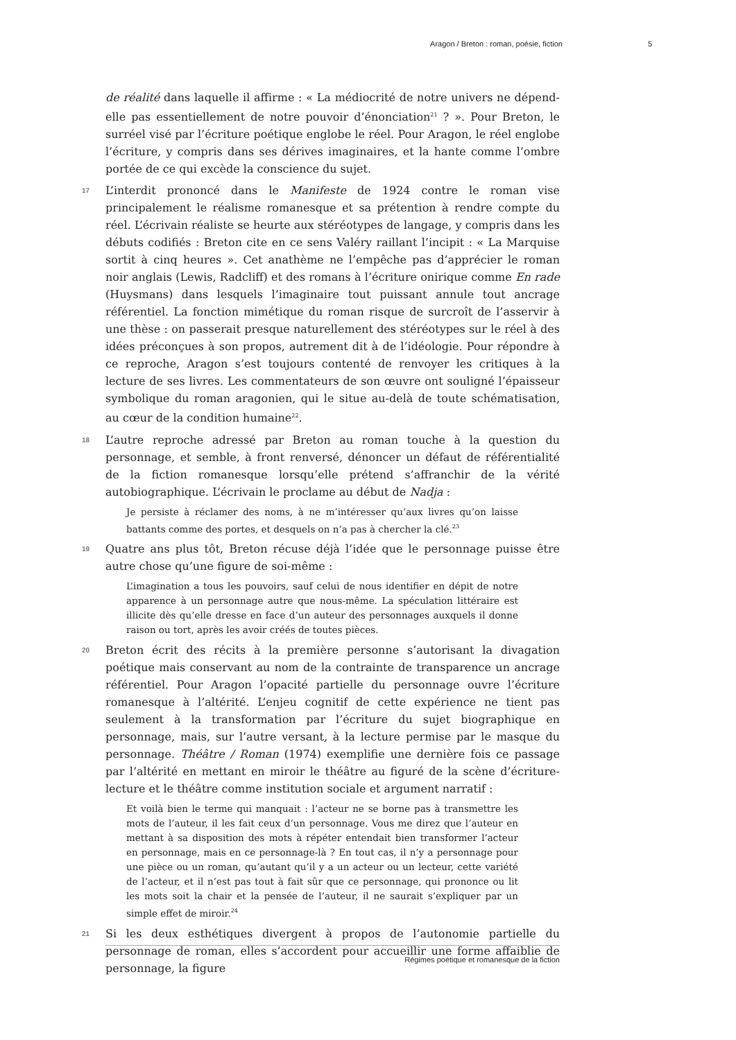Aragon / Breton : roman, poésie, fiction 5
de réalité dans laquelle il affirme : « La médiocrité de notre univers ne dépend-elle pas essentiellement de notre pouvoir d’énonciation<sup>21</sup> ? ». Pour Breton, le surréel visé par l’écriture poétique englobe le réel. Pour Aragon, le réel englobe l’écriture, y compris dans ses dérives imaginaires, et la hante comme l’ombre portée de ce qui excède la conscience du sujet.
17 L’interdit prononcé dans le Manifeste de 1924 contre le roman vise principalement le réalisme romanesque et sa prétention à rendre compte du réel. L’écrivain réaliste se heurte aux stéréotypes de langage, y compris dans les débuts codifiés : Breton cite en ce sens Valéry raillant l’incipit : « La Marquise sortit à cinq heures ». Cet anathème ne l’empêche pas d’apprécier le roman noir anglais (Lewis, Radcliff) et des romans à l’écriture onirique comme En rade (Huysmans) dans lesquels l’imaginaire tout puissant annule tout ancrage référentiel. La fonction mimétique du roman risque de surcroît de l’asservir à une thèse : on passerait presque naturellement des stéréotypes sur le réel à des idées préconçues à son propos, autrement dit à de l’idéologie. Pour répondre à ce reproche, Aragon s’est toujours contenté de renvoyer les critiques à la lecture de ses livres. Les commentateurs de son œuvre ont souligné l’épaisseur symbolique du roman aragonien, qui le situe au-delà de toute schématisation, au cœur de la condition humaine<sup>22</sup>.
18 L’autre reproche adressé par Breton au roman touche à la question du personnage, et semble, à front renversé, dénoncer un défaut de référentialité de la fiction romanesque lorsqu’elle prétend s’affranchir de la vérité autobiographique. L’écrivain le proclame au début de Nadja :
Je persiste à réclamer des noms, à ne m’intéresser qu’aux livres qu’on laisse battants comme des portes, et desquels on n’a pas à chercher la clé.<sup>23</sup>
19 Quatre ans plus tôt, Breton récuse déjà l’idée que le personnage puisse être autre chose qu’une figure de soi-même :
L’imagination a tous les pouvoirs, sauf celui de nous identifier en dépit de notre apparence à un personnage autre que nous-même. La spéculation littéraire est illicite dès qu’elle dresse en face d’un auteur des personnages auxquels il donne raison ou tort, après les avoir créés de toutes pièces.
20 Breton écrit des récits à la première personne s’autorisant la divagation poétique mais conservant au nom de la contrainte de transparence un ancrage référentiel. Pour Aragon l’opacité partielle du personnage ouvre l’écriture romanesque à l’altérité. L’enjeu cognitif de cette expérience ne tient pas seulement à la transformation par l’écriture du sujet biographique en personnage, mais, sur l’autre versant, à la lecture permise par le masque du personnage. Théâtre / Roman (1974) exemplifie une dernière fois ce passage par l’altérité en mettant en miroir le théâtre au figuré de la scène d’écriture-lecture et le théâtre comme institution sociale et argument narratif :
Et voilà bien le terme qui manquait : l’acteur ne se borne pas à transmettre les mots de l’auteur, il les fait ceux d’un personnage. Vous me direz que l’auteur en mettant à sa disposition des mots à répéter entendait bien transformer l’acteur en personnage, mais en ce personnage-là ? En tout cas, il n’y a personnage pour une pièce ou un roman, qu’autant qu’il y a un acteur ou un lecteur, cette variété de l’acteur, et il n’est pas tout à fait sûr que ce personnage, qui prononce ou lit les mots soit la chair et la pensée de l’auteur, il ne saurait s’expliquer par un simple effet de miroir.<sup>24</sup>
21 Si les deux esthétiques divergent à propos de l’autonomie partielle du personnage de roman, elles s’accordent pour accueillir une forme affaiblie de personnage, la figure
Régimes poétique et romanesque de la fiction